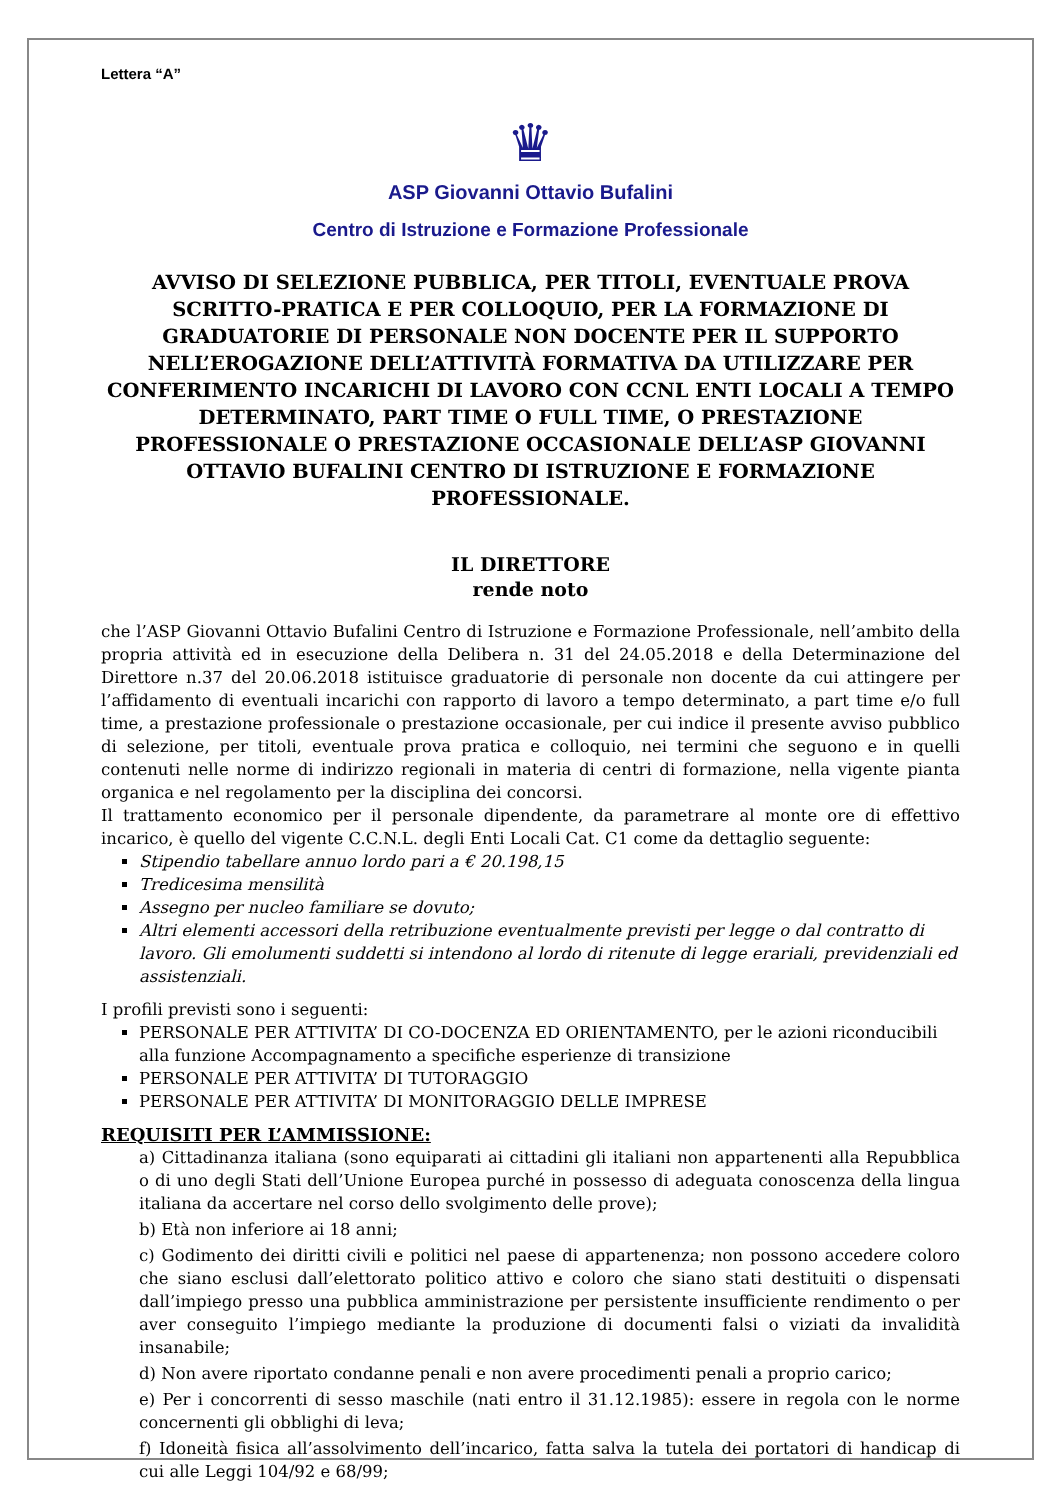Lettera “A”
♛
ASP Giovanni Ottavio Bufalini
Centro di Istruzione e Formazione Professionale
AVVISO DI SELEZIONE PUBBLICA, PER TITOLI, EVENTUALE PROVA SCRITTO-PRATICA E PER COLLOQUIO, PER LA FORMAZIONE DI GRADUATORIE DI PERSONALE NON DOCENTE PER IL SUPPORTO NELL’EROGAZIONE DELL’ATTIVITÀ FORMATIVA DA UTILIZZARE PER CONFERIMENTO INCARICHI DI LAVORO CON CCNL ENTI LOCALI A TEMPO DETERMINATO, PART TIME O FULL TIME, O PRESTAZIONE PROFESSIONALE O PRESTAZIONE OCCASIONALE DELL’ASP GIOVANNI OTTAVIO BUFALINI CENTRO DI ISTRUZIONE E FORMAZIONE PROFESSIONALE.
IL DIRETTORE
rende noto
che l’ASP Giovanni Ottavio Bufalini Centro di Istruzione e Formazione Professionale, nell’ambito della propria attività ed in esecuzione della Delibera n. 31 del 24.05.2018 e della Determinazione del Direttore n.37 del 20.06.2018 istituisce graduatorie di personale non docente da cui attingere per l’affidamento di eventuali incarichi con rapporto di lavoro a tempo determinato, a part time e/o full time, a prestazione professionale o prestazione occasionale, per cui indice il presente avviso pubblico di selezione, per titoli, eventuale prova pratica e colloquio, nei termini che seguono e in quelli contenuti nelle norme di indirizzo regionali in materia di centri di formazione, nella vigente pianta organica e nel regolamento per la disciplina dei concorsi.
Il trattamento economico per il personale dipendente, da parametrare al monte ore di effettivo incarico, è quello del vigente C.C.N.L. degli Enti Locali Cat. C1 come da dettaglio seguente:
Stipendio tabellare annuo lordo pari a € 20.198,15
Tredicesima mensilità
Assegno per nucleo familiare se dovuto;
Altri elementi accessori della retribuzione eventualmente previsti per legge o dal contratto di lavoro. Gli emolumenti suddetti si intendono al lordo di ritenute di legge erariali, previdenziali ed assistenziali.
I profili previsti sono i seguenti:
PERSONALE PER ATTIVITA’ DI CO-DOCENZA ED ORIENTAMENTO, per le azioni riconducibili alla funzione Accompagnamento a specifiche esperienze di transizione
PERSONALE PER ATTIVITA’ DI TUTORAGGIO
PERSONALE PER ATTIVITA’ DI MONITORAGGIO DELLE IMPRESE
REQUISITI PER L’AMMISSIONE:
a) Cittadinanza italiana (sono equiparati ai cittadini gli italiani non appartenenti alla Repubblica o di uno degli Stati dell’Unione Europea purché in possesso di adeguata conoscenza della lingua italiana da accertare nel corso dello svolgimento delle prove);
b) Età non inferiore ai 18 anni;
c) Godimento dei diritti civili e politici nel paese di appartenenza; non possono accedere coloro che siano esclusi dall’elettorato politico attivo e coloro che siano stati destituiti o dispensati dall’impiego presso una pubblica amministrazione per persistente insufficiente rendimento o per aver conseguito l’impiego mediante la produzione di documenti falsi o viziati da invalidità insanabile;
d) Non avere riportato condanne penali e non avere procedimenti penali a proprio carico;
e) Per i concorrenti di sesso maschile (nati entro il 31.12.1985): essere in regola con le norme concernenti gli obblighi di leva;
f) Idoneità fisica all’assolvimento dell’incarico, fatta salva la tutela dei portatori di handicap di cui alle Leggi 104/92 e 68/99;